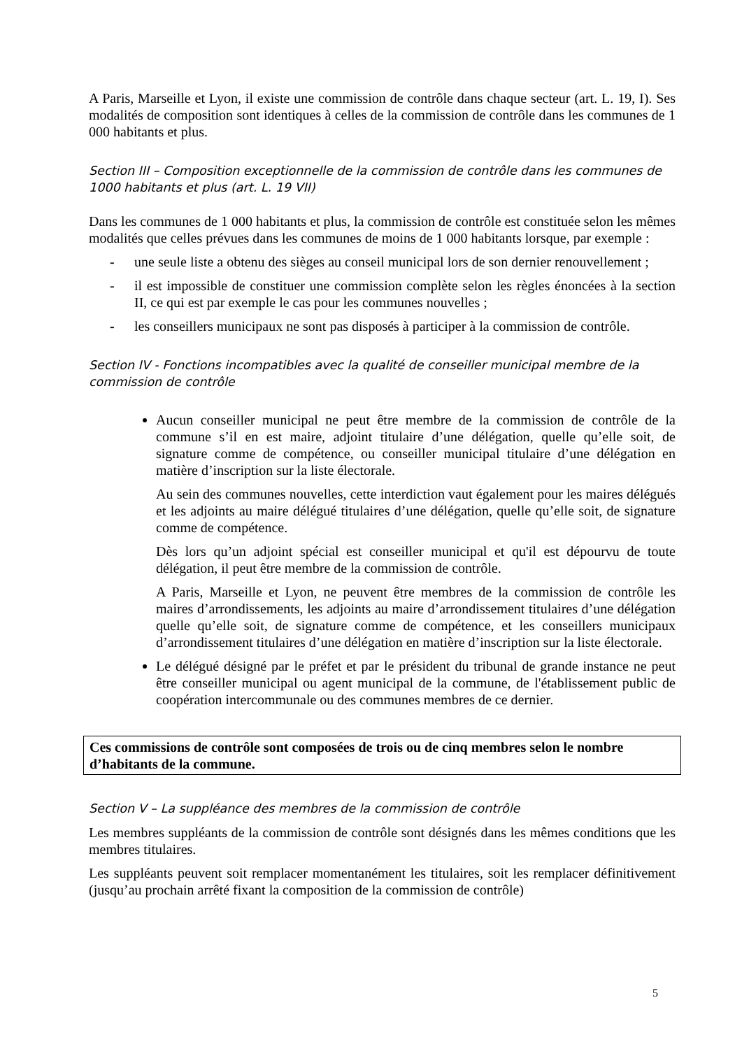A Paris, Marseille et Lyon, il existe une commission de contrôle dans chaque secteur (art. L. 19, I). Ses modalités de composition sont identiques à celles de la commission de contrôle dans les communes de 1 000 habitants et plus.
Section III – Composition exceptionnelle de la commission de contrôle dans les communes de 1000 habitants et plus (art. L. 19 VII)
Dans les communes de 1 000 habitants et plus, la commission de contrôle est constituée selon les mêmes modalités que celles prévues dans les communes de moins de 1 000 habitants lorsque, par exemple :
- une seule liste a obtenu des sièges au conseil municipal lors de son dernier renouvellement ;
- il est impossible de constituer une commission complète selon les règles énoncées à la section II, ce qui est par exemple le cas pour les communes nouvelles ;
- les conseillers municipaux ne sont pas disposés à participer à la commission de contrôle.
Section IV - Fonctions incompatibles avec la qualité de conseiller municipal membre de la commission de contrôle
Aucun conseiller municipal ne peut être membre de la commission de contrôle de la commune s’il en est maire, adjoint titulaire d’une délégation, quelle qu’elle soit, de signature comme de compétence, ou conseiller municipal titulaire d’une délégation en matière d’inscription sur la liste électorale.
Au sein des communes nouvelles, cette interdiction vaut également pour les maires délégués et les adjoints au maire délégué titulaires d’une délégation, quelle qu’elle soit, de signature comme de compétence.
Dès lors qu’un adjoint spécial est conseiller municipal et qu'il est dépourvu de toute délégation, il peut être membre de la commission de contrôle.
A Paris, Marseille et Lyon, ne peuvent être membres de la commission de contrôle les maires d’arrondissements, les adjoints au maire d’arrondissement titulaires d’une délégation quelle qu’elle soit, de signature comme de compétence, et les conseillers municipaux d’arrondissement titulaires d’une délégation en matière d’inscription sur la liste électorale.
Le délégué désigné par le préfet et par le président du tribunal de grande instance ne peut être conseiller municipal ou agent municipal de la commune, de l'établissement public de coopération intercommunale ou des communes membres de ce dernier.
Ces commissions de contrôle sont composées de trois ou de cinq membres selon le nombre d’habitants de la commune.
Section V – La suppléance des membres de la commission de contrôle
Les membres suppléants de la commission de contrôle sont désignés dans les mêmes conditions que les membres titulaires.
Les suppléants peuvent soit remplacer momentanément les titulaires, soit les remplacer définitivement (jusqu’au prochain arrêté fixant la composition de la commission de contrôle)
5